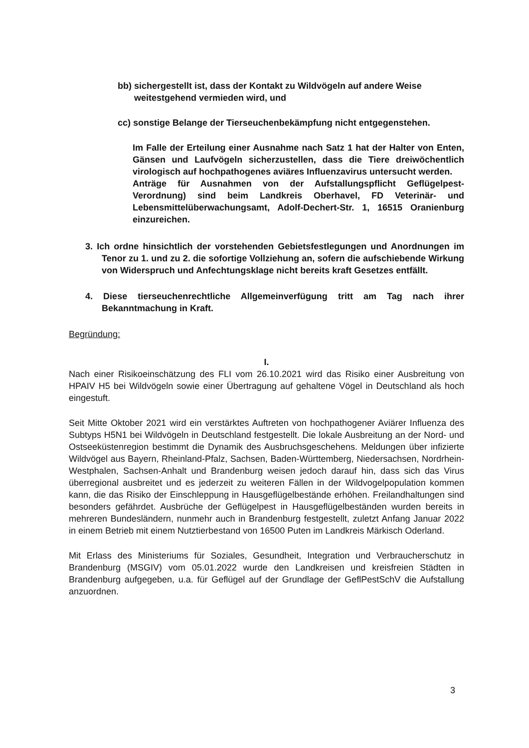bb) sichergestellt ist, dass der Kontakt zu Wildvögeln auf andere Weise weitestgehend vermieden wird, und
cc) sonstige Belange der Tierseuchenbekämpfung nicht entgegenstehen.
Im Falle der Erteilung einer Ausnahme nach Satz 1 hat der Halter von Enten, Gänsen und Laufvögeln sicherzustellen, dass die Tiere dreiwöchentlich virologisch auf hochpathogenes aviäres Influenzavirus untersucht werden.
Anträge für Ausnahmen von der Aufstallungspflicht Geflügelpest-Verordnung) sind beim Landkreis Oberhavel, FD Veterinär- und Lebensmittelüberwachungsamt, Adolf-Dechert-Str. 1, 16515 Oranienburg einzureichen.
3. Ich ordne hinsichtlich der vorstehenden Gebietsfestlegungen und Anordnungen im Tenor zu 1. und zu 2. die sofortige Vollziehung an, sofern die aufschiebende Wirkung von Widerspruch und Anfechtungsklage nicht bereits kraft Gesetzes entfällt.
4. Diese tierseuchenrechtliche Allgemeinverfügung tritt am Tag nach ihrer Bekanntmachung in Kraft.
Begründung:
I.
Nach einer Risikoeinschätzung des FLI vom 26.10.2021 wird das Risiko einer Ausbreitung von HPAIV H5 bei Wildvögeln sowie einer Übertragung auf gehaltene Vögel in Deutschland als hoch eingestuft.
Seit Mitte Oktober 2021 wird ein verstärktes Auftreten von hochpathogener Aviärer Influenza des Subtyps H5N1 bei Wildvögeln in Deutschland festgestellt. Die lokale Ausbreitung an der Nord- und Ostseeküstenregion bestimmt die Dynamik des Ausbruchsgeschehens. Meldungen über infizierte Wildvögel aus Bayern, Rheinland-Pfalz, Sachsen, Baden-Württemberg, Niedersachsen, Nordrhein-Westphalen, Sachsen-Anhalt und Brandenburg weisen jedoch darauf hin, dass sich das Virus überregional ausbreitet und es jederzeit zu weiteren Fällen in der Wildvogelpopulation kommen kann, die das Risiko der Einschleppung in Hausgeflügelbestände erhöhen. Freilandhaltungen sind besonders gefährdet. Ausbrüche der Geflügelpest in Hausgeflügelbeständen wurden bereits in mehreren Bundesländern, nunmehr auch in Brandenburg festgestellt, zuletzt Anfang Januar 2022 in einem Betrieb mit einem Nutztierbestand von 16500 Puten im Landkreis Märkisch Oderland.
Mit Erlass des Ministeriums für Soziales, Gesundheit, Integration und Verbraucherschutz in Brandenburg (MSGIV) vom 05.01.2022 wurde den Landkreisen und kreisfreien Städten in Brandenburg aufgegeben, u.a. für Geflügel auf der Grundlage der GeflPestSchV die Aufstallung anzuordnen.
3